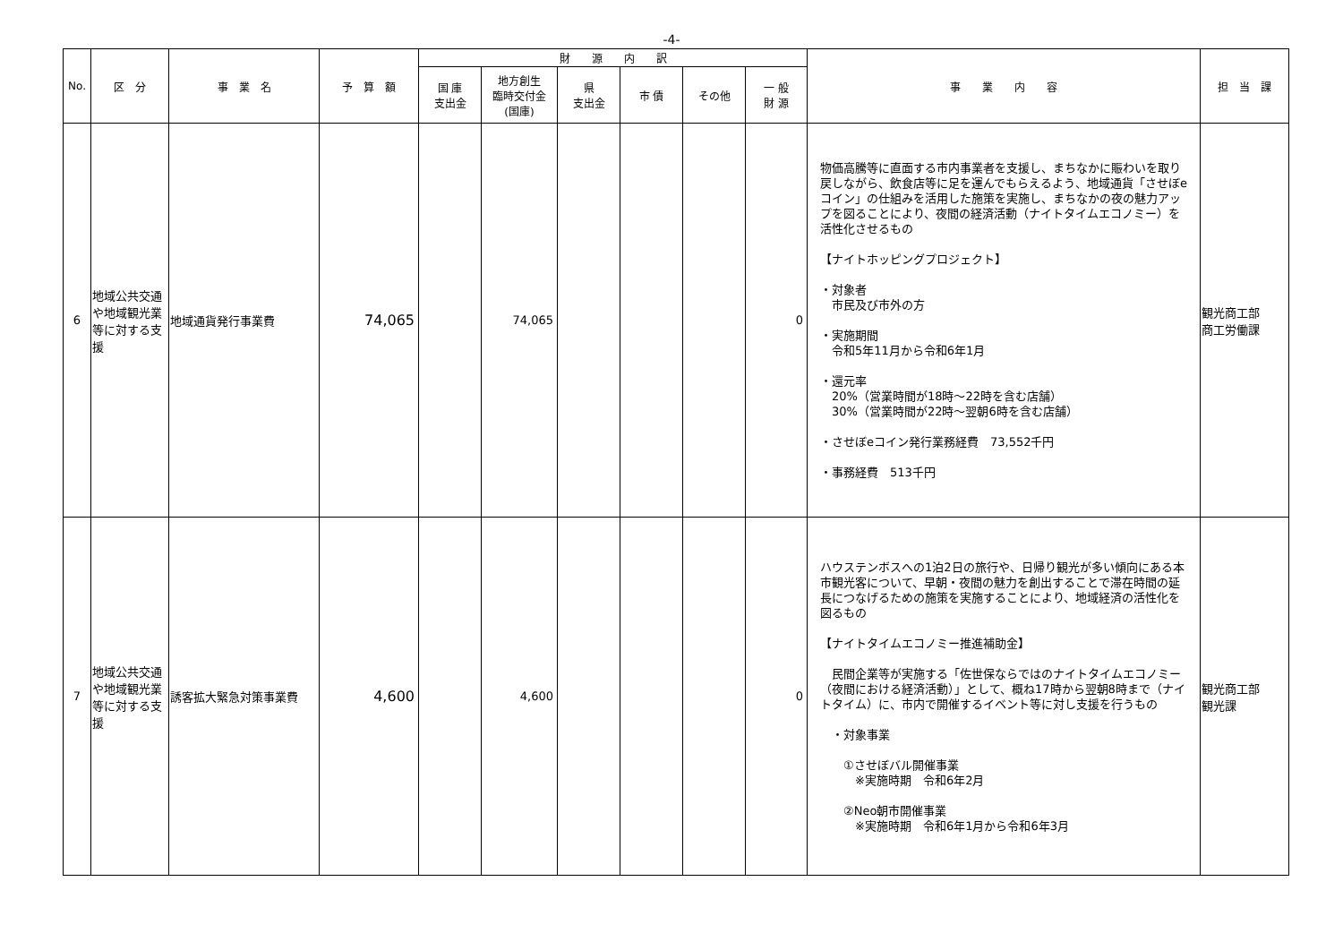-4-
| No. | 区 分 | 事 業 名 | 予 算 額 | 財 源 内 訳 | | | | | | 事 業 内 容 | 担 当 課 |
| --- | --- | --- | --- | --- | --- | --- | --- | --- | --- | --- | --- |
| | | | | 国 庫 支出金 | 地方創生 臨時交付金 (国庫) | 県 支出金 | 市 債 | その他 | 一 般 財 源 | | |
| 6 | 地域公共交通や地域観光業等に対する支援 | 地域通貨発行事業費 | 74,065 | | 74,065 | | | | 0 | 物価高騰等に直面する市内事業者を支援し、まちなかに賑わいを取り戻しながら、飲食店等に足を運んでもらえるよう、地域通貨「させぼeコイン」の仕組みを活用した施策を実施し、まちなかの夜の魅力アップを図ることにより、夜間の経済活動（ナイトタイムエコノミー）を活性化させるもの 【ナイトホッピングプロジェクト】 ・対象者 市民及び市外の方 ・実施期間 令和5年11月から令和6年1月 ・還元率 20%（営業時間が18時～22時を含む店舗） 30%（営業時間が22時～翌朝6時を含む店舗） ・させぼeコイン発行業務経費 73,552千円 ・事務経費 513千円 | 観光商工部 商工労働課 |
| 7 | 地域公共交通や地域観光業等に対する支援 | 誘客拡大緊急対策事業費 | 4,600 | | 4,600 | | | | 0 | ハウステンボスへの1泊2日の旅行や、日帰り観光が多い傾向にある本市観光客について、早朝・夜間の魅力を創出することで滞在時間の延長につなげるための施策を実施することにより、地域経済の活性化を図るもの 【ナイトタイムエコノミー推進補助金】 民間企業等が実施する「佐世保ならではのナイトタイムエコノミー（夜間における経済活動）」として、概ね17時から翌朝8時まで（ナイトタイム）に、市内で開催するイベント等に対し支援を行うもの ・対象事業 ①させぼバル開催事業 ※実施時期 令和6年2月 ②Neo朝市開催事業 ※実施時期 令和6年1月から令和6年3月 | 観光商工部 観光課 |